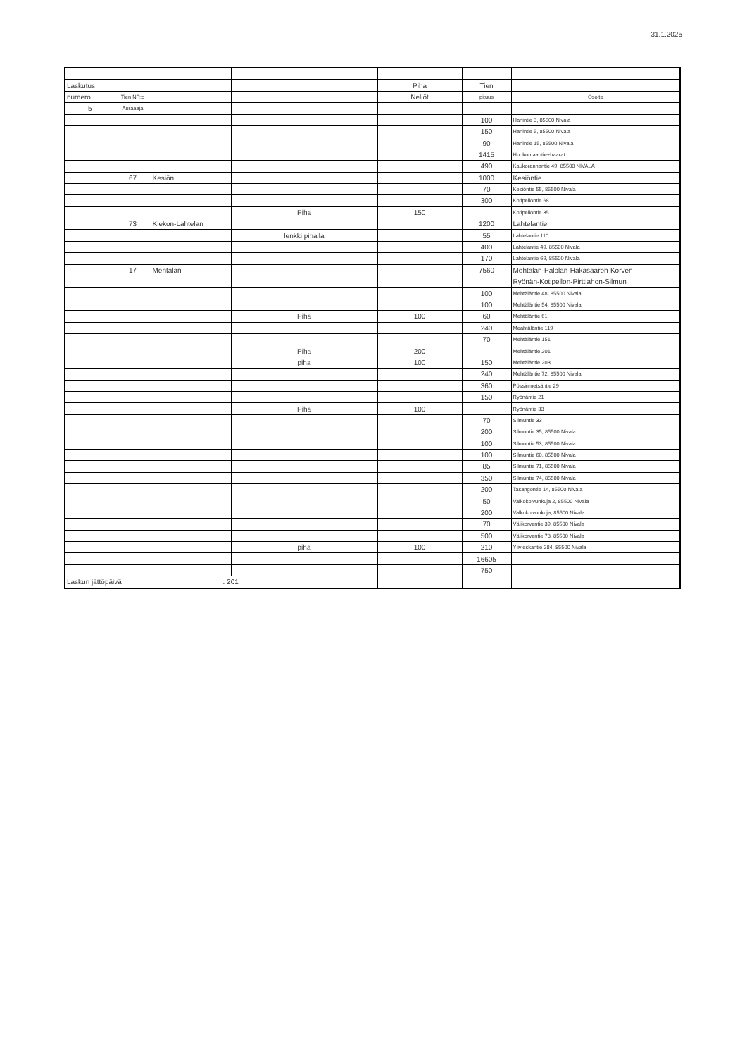31.1.2025
| Laskutus | | | | Piha | Tien | |
| numero | Tien NR:o | | | Neliöt | pituus | Osoite |
| 5 | Auraaaja | | | | | |
| | | | | | 100 | Hanintie 3, 85500 Nivala |
| | | | | | 150 | Hanintie 5, 85500 Nivala |
| | | | | | 90 | Hanintie 15, 85500 Nivala |
| | | | | | 1415 | Huokumaantie+haarat |
| | | | | | 490 | Kaukorannantie 49, 85500 NIVALA |
| | 67 | Kesiön | | | 1000 | Kesiöntie |
| | | | | | 70 | Kesiöntie 55, 85500 Nivala |
| | | | | | 300 | Kotipellontie 68. |
| | | | Piha | 150 | | Kotipellontie 35 |
| | 73 | Kiekon-Lahtelan | | | 1200 | Lahtelantie |
| | | | lenkki pihalla | | 55 | Lahtelantie 110 |
| | | | | | 400 | Lahtelantie 49, 85500 Nivala |
| | | | | | 170 | Lahtelantie 69, 85500 Nivala |
| | 17 | Mehtälän | | | 7560 | Mehtälän-Palolan-Hakasaaren-Korven- |
| | | | | | | Ryönän-Kotipellon-Pirttiahon-Silmun |
| | | | | | 100 | Mehtäläntie 48, 85500 Nivala |
| | | | | | 100 | Mehtäläntie 54, 85500 Nivala |
| | | | Piha | 100 | 60 | Mehtäläntie 61 |
| | | | | | 240 | Meahtäläntie 119 |
| | | | | | 70 | Mehtäläntie 151 |
| | | | Piha | 200 | | Mehtäläntie 201 |
| | | | piha | 100 | 150 | Mehtäläntie 203 |
| | | | | | 240 | Mehtäläntie 72, 85500 Nivala |
| | | | | | 360 | Pössinmetsäntie 29 |
| | | | | | 150 | Ryönäntie 21 |
| | | | Piha | 100 | | Ryönäntie 33 |
| | | | | | 70 | Silmuntie 33 |
| | | | | | 200 | Silmuntie 35, 85500 Nivala |
| | | | | | 100 | Silmuntie 53, 85500 Nivala |
| | | | | | 100 | Silmuntie 60, 85500 Nivala |
| | | | | | 85 | Silmuntie 71, 85500 Nivala |
| | | | | | 350 | Silmuntie 74, 85500 Nivala |
| | | | | | 200 | Tasangontie 14, 85500 Nivala |
| | | | | | 50 | Valkokoivunkuja 2, 85500 Nivala |
| | | | | | 200 | Valkokoivunkuja, 85500 Nivala |
| | | | | | 70 | Välikorventie 39, 85500 Nivala |
| | | | | | 500 | Välikorventie 73, 85500 Nivala |
| | | | piha | 100 | 210 | Ylivieskantie 284, 85500 Nivala |
| | | | | | 16605 | |
| | | | | | 750 | |
| Laskun jättöpäivä | | . 201 | | | | |